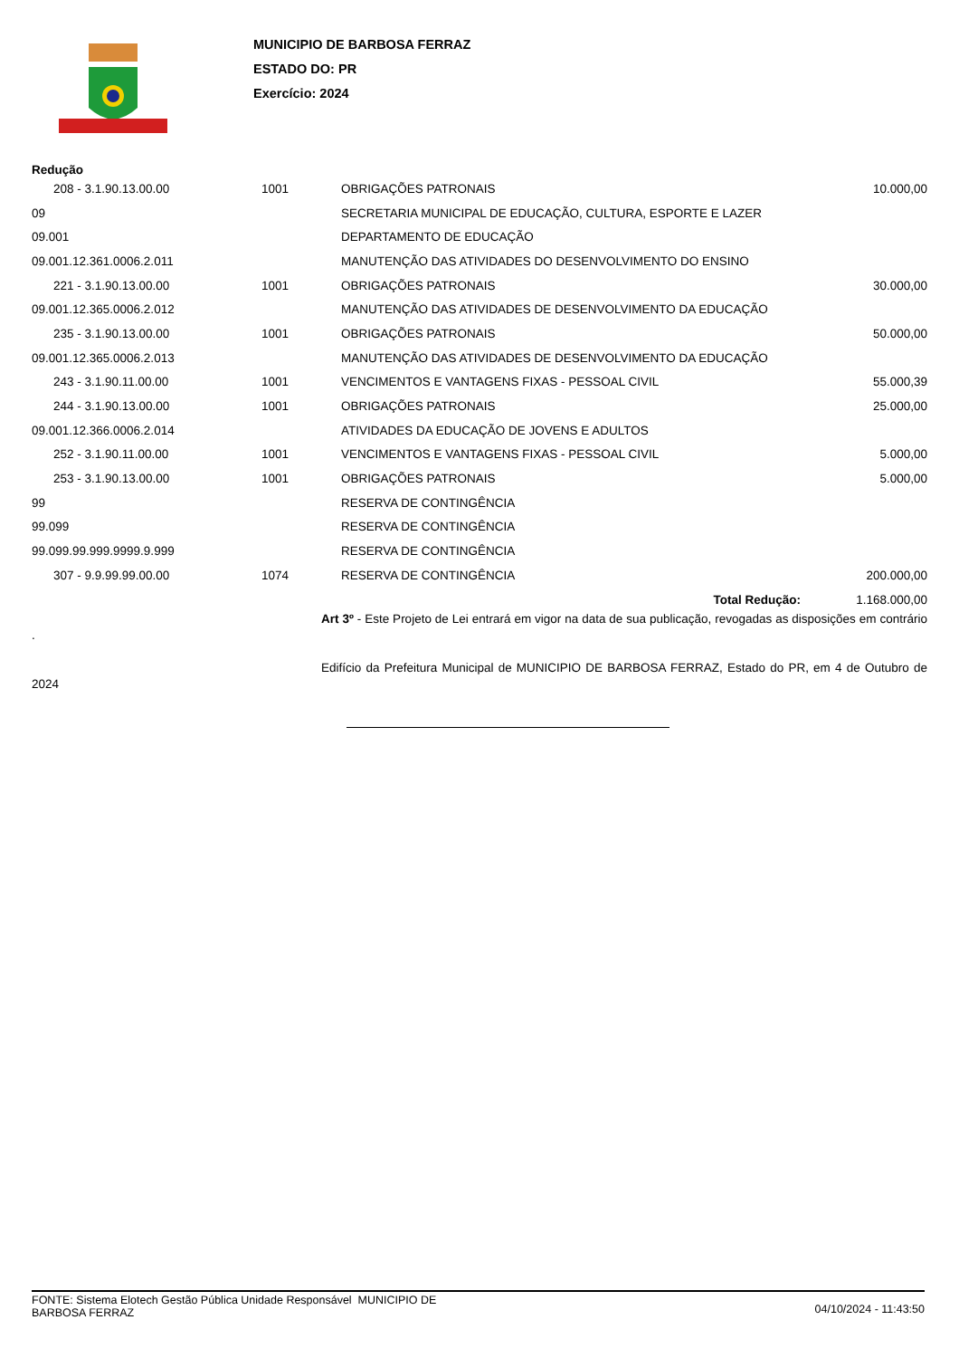MUNICIPIO DE BARBOSA FERRAZ
ESTADO DO: PR
Exercício: 2024
Redução
| 208 - 3.1.90.13.00.00 | 1001 | OBRIGAÇÕES PATRONAIS | 10.000,00 |
| 09 | | SECRETARIA MUNICIPAL DE EDUCAÇÃO, CULTURA, ESPORTE E LAZER | |
| 09.001 | | DEPARTAMENTO DE EDUCAÇÃO | |
| 09.001.12.361.0006.2.011 | | MANUTENÇÃO DAS ATIVIDADES DO DESENVOLVIMENTO DO ENSINO | |
| 221 - 3.1.90.13.00.00 | 1001 | OBRIGAÇÕES PATRONAIS | 30.000,00 |
| 09.001.12.365.0006.2.012 | | MANUTENÇÃO DAS ATIVIDADES DE DESENVOLVIMENTO DA EDUCAÇÃO | |
| 235 - 3.1.90.13.00.00 | 1001 | OBRIGAÇÕES PATRONAIS | 50.000,00 |
| 09.001.12.365.0006.2.013 | | MANUTENÇÃO DAS ATIVIDADES DE DESENVOLVIMENTO DA EDUCAÇÃO | |
| 243 - 3.1.90.11.00.00 | 1001 | VENCIMENTOS E VANTAGENS FIXAS - PESSOAL CIVIL | 55.000,39 |
| 244 - 3.1.90.13.00.00 | 1001 | OBRIGAÇÕES PATRONAIS | 25.000,00 |
| 09.001.12.366.0006.2.014 | | ATIVIDADES DA EDUCAÇÃO DE JOVENS E ADULTOS | |
| 252 - 3.1.90.11.00.00 | 1001 | VENCIMENTOS E VANTAGENS FIXAS - PESSOAL CIVIL | 5.000,00 |
| 253 - 3.1.90.13.00.00 | 1001 | OBRIGAÇÕES PATRONAIS | 5.000,00 |
| 99 | | RESERVA DE CONTINGÊNCIA | |
| 99.099 | | RESERVA DE CONTINGÊNCIA | |
| 99.099.99.999.9999.9.999 | | RESERVA DE CONTINGÊNCIA | |
| 307 - 9.9.99.99.00.00 | 1074 | RESERVA DE CONTINGÊNCIA | 200.000,00 |
| | | Total Redução: | 1.168.000,00 |
Art 3º - Este Projeto de Lei entrará em vigor na data de sua publicação, revogadas as disposições em contrário .
Edifício da Prefeitura Municipal de MUNICIPIO DE BARBOSA FERRAZ, Estado do PR, em 4 de Outubro de 2024
FONTE: Sistema Elotech Gestão Pública Unidade Responsável MUNICIPIO DE
BARBOSA FERRAZ
04/10/2024 - 11:43:50